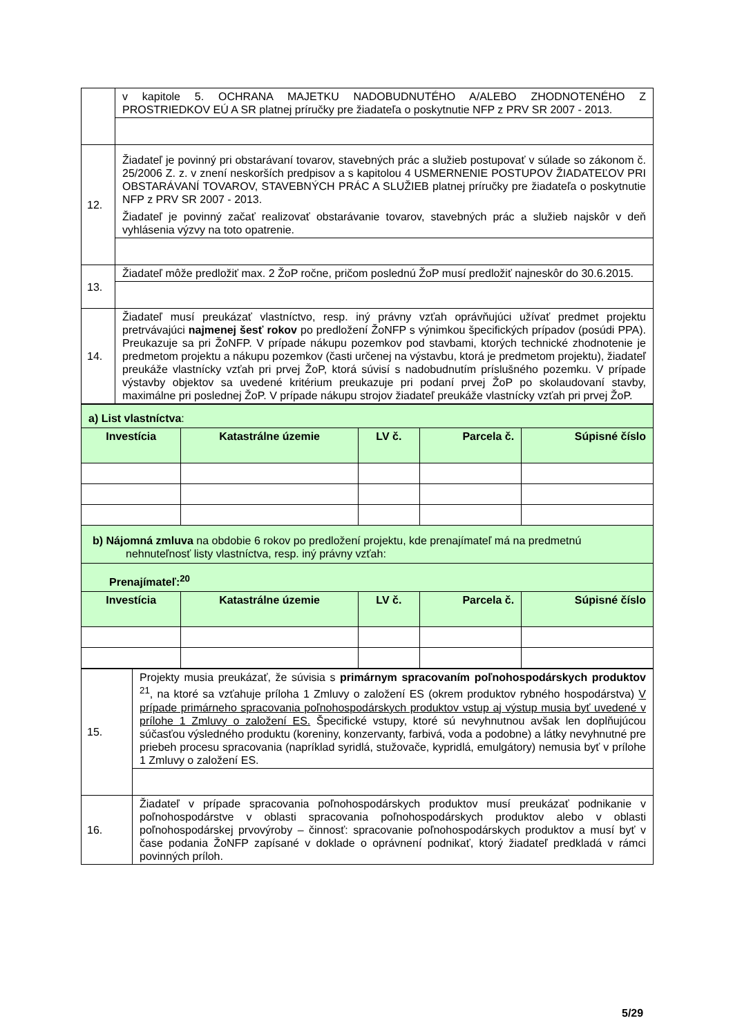| | v kapitole 5. OCHRANA MAJETKU NADOBUDNUTÉHO A/ALEBO ZHODNOTENÉHO Z PROSTRIEDKOV EÚ A SR platnej príručky pre žiadateľa o poskytnutie NFP z PRV SR 2007 - 2013. |
| 12. | Žiadateľ je povinný pri obstarávaní tovarov, stavebných prác a služieb postupovať v súlade so zákonom č. 25/2006 Z. z. v znení neskorších predpisov a s kapitolou 4 USMERNENIE POSTUPOV ŽIADATEĽOV PRI OBSTARÁVANÍ TOVAROV, STAVEBNÝCH PRÁC A SLUŽIEB platnej príručky pre žiadateľa o poskytnutie NFP z PRV SR 2007 - 2013. Žiadateľ je povinný začať realizovať obstarávanie tovarov, stavebných prác a služieb najskôr v deň vyhlásenia výzvy na toto opatrenie. |
| 13. | Žiadateľ môže predložiť max. 2 ŽoP ročne, pričom poslednú ŽoP musí predložiť najneskôr do 30.6.2015. |
| 14. | Žiadateľ musí preukázať vlastníctvo, resp. iný právny vzťah oprávňujúci užívať predmet projektu pretrvávajúci najmenej šesť rokov po predložení ŽoNFP s výnimkou špecifických prípadov (posúdi PPA). Preukazuje sa pri ŽoNFP. V prípade nákupu pozemkov pod stavbami, ktorých technické zhodnotenie je predmetom projektu a nákupu pozemkov (časti určenej na výstavbu, ktorá je predmetom projektu), žiadateľ preukáže vlastnícky vzťah pri prvej ŽoP, ktorá súvisí s nadobudnutím príslušného pozemku. V prípade výstavby objektov sa uvedené kritérium preukazuje pri podaní prvej ŽoP po skolaudovaní stavby, maximálne pri poslednej ŽoP. V prípade nákupu strojov žiadateľ preukáže vlastnícky vzťah pri prvej ŽoP. |
| a) List vlastníctva : | | | | |
| Investícia | Katastrálne územie | LV č. | Parcela č. | Súpisné číslo |
| b) Nájomná zmluva na obdobie 6 rokov po predložení projektu, kde prenajímateľ má na predmetnú nehnuteľnosť listy vlastníctva, resp. iný právny vzťah: | | | | |
| Prenajímateľ:<sup>20</sup> | | | | |
| Investícia | Katastrálne územie | LV č. | Parcela č. | Súpisné číslo |
| 15. | Projekty musia preukázať, že súvisia s primárnym spracovaním poľnohospodárskych produktov <sup>21</sup>, na ktoré sa vzťahuje príloha 1 Zmluvy o založení ES (okrem produktov rybného hospodárstva) V prípade primárneho spracovania poľnohospodárskych produktov vstup aj výstup musia byť uvedené v prílohe 1 Zmluvy o založení ES. Špecifické vstupy, ktoré sú nevyhnutnou avšak len doplňujúcou súčasťou výsledného produktu (koreniny, konzervanty, farbivá, voda a podobne) a látky nevyhnutné pre priebeh procesu spracovania (napríklad syridlá, stužovače, kypridlá, emulgátory) nemusia byť v prílohe 1 Zmluvy o založení ES. |
| 16. | Žiadateľ v prípade spracovania poľnohospodárskych produktov musí preukázať podnikanie v poľnohospodárstve v oblasti spracovania poľnohospodárskych produktov alebo v oblasti poľnohospodárskej prvovýroby – činnosť: spracovanie poľnohospodárskych produktov a musí byť v čase podania ŽoNFP zapísané v doklade o oprávnení podnikať, ktorý žiadateľ predkladá v rámci povinných príloh. |
5/29